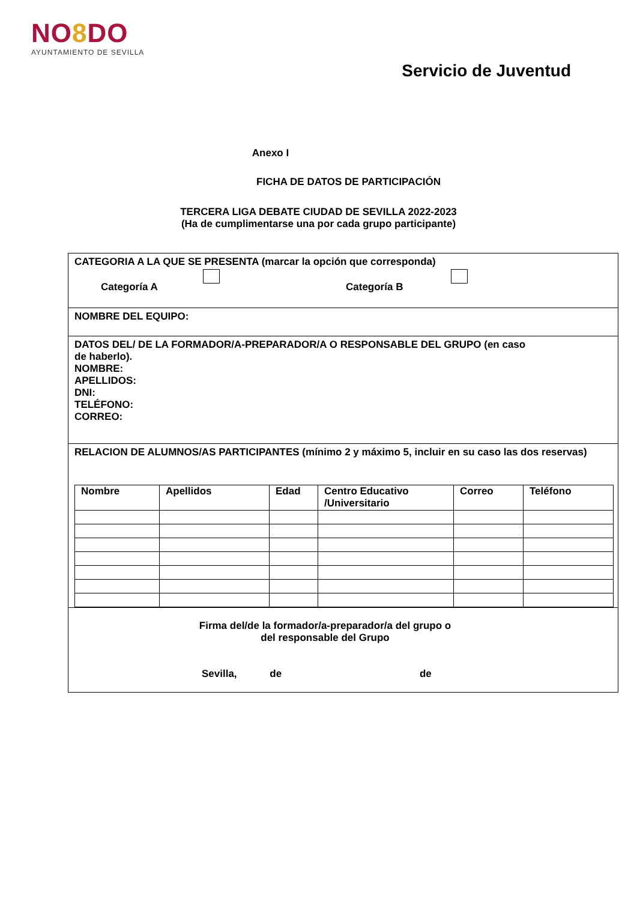NO8 DO
AYUNTAMIENTO DE SEVILLA
Servicio de Juventud
Anexo I
FICHA DE DATOS DE PARTICIPACIÓN
TERCERA LIGA DEBATE CIUDAD DE SEVILLA 2022-2023
(Ha de cumplimentarse una por cada grupo participante)
CATEGORIA A LA QUE SE PRESENTA (marcar la opción que corresponda)
Categoría A Categoría B
NOMBRE DEL EQUIPO:
DATOS DEL/ DE LA FORMADOR/A-PREPARADOR/A O RESPONSABLE DEL GRUPO (en caso
de haberlo).
NOMBRE:
APELLIDOS:
DNI:
TELÉFONO:
CORREO:
RELACION DE ALUMNOS/AS PARTICIPANTES (mínimo 2 y máximo 5, incluir en su caso las dos reservas)
| Nombre | Apellidos | Edad | Centro Educativo /Universitario | Correo | Teléfono |
| --- | --- | --- | --- | --- | --- |
Firma del/de la formador/a-preparador/a del grupo o
del responsable del Grupo
Sevilla, de de